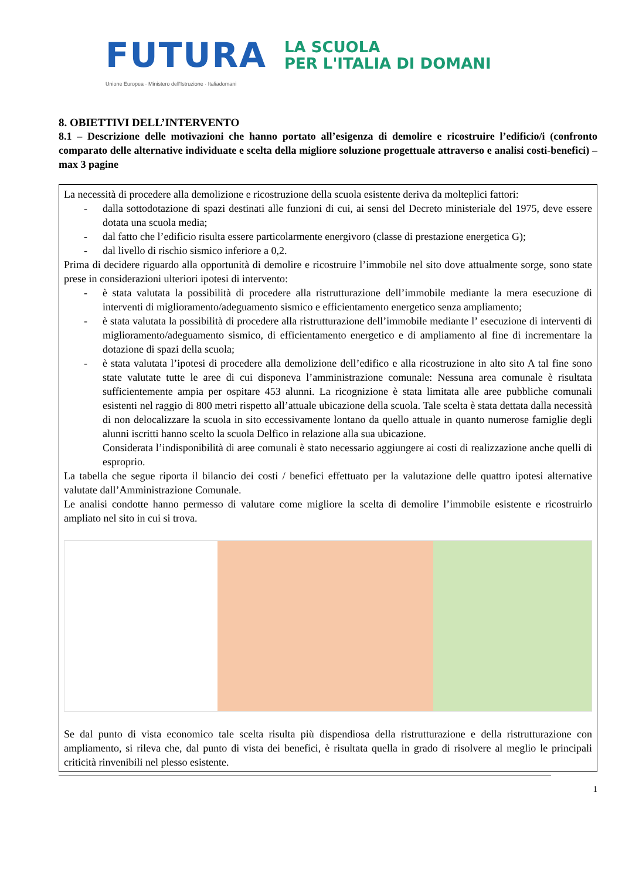FUTURA
LA SCUOLA
PER L'ITALIA DI DOMANI
Unione Europea · Ministero dell'Istruzione · Italiadomani
8. OBIETTIVI DELL’INTERVENTO
8.1 – Descrizione delle motivazioni che hanno portato all’esigenza di demolire e ricostruire l’edificio/i (confronto comparato delle alternative individuate e scelta della migliore soluzione progettuale attraverso e analisi costi-benefici) – max 3 pagine
La necessità di procedere alla demolizione e ricostruzione della scuola esistente deriva da molteplici fattori:
- dalla sottodotazione di spazi destinati alle funzioni di cui, ai sensi del Decreto ministeriale del 1975, deve essere dotata una scuola media;
- dal fatto che l’edificio risulta essere particolarmente energivoro (classe di prestazione energetica G);
- dal livello di rischio sismico inferiore a 0,2.
Prima di decidere riguardo alla opportunità di demolire e ricostruire l’immobile nel sito dove attualmente sorge, sono state prese in considerazioni ulteriori ipotesi di intervento:
- è stata valutata la possibilità di procedere alla ristrutturazione dell’immobile mediante la mera esecuzione di interventi di miglioramento/adeguamento sismico e efficientamento energetico senza ampliamento;
- è stata valutata la possibilità di procedere alla ristrutturazione dell’immobile mediante l’ esecuzione di interventi di miglioramento/adeguamento sismico, di efficientamento energetico e di ampliamento al fine di incrementare la dotazione di spazi della scuola;
- è stata valutata l’ipotesi di procedere alla demolizione dell’edifico e alla ricostruzione in alto sito A tal fine sono state valutate tutte le aree di cui disponeva l’amministrazione comunale: Nessuna area comunale è risultata sufficientemente ampia per ospitare 453 alunni. La ricognizione è stata limitata alle aree pubbliche comunali esistenti nel raggio di 800 metri rispetto all’attuale ubicazione della scuola. Tale scelta è stata dettata dalla necessità di non delocalizzare la scuola in sito eccessivamente lontano da quello attuale in quanto numerose famiglie degli alunni iscritti hanno scelto la scuola Delfico in relazione alla sua ubicazione.
Considerata l’indisponibilità di aree comunali è stato necessario aggiungere ai costi di realizzazione anche quelli di esproprio.
La tabella che segue riporta il bilancio dei costi / benefici effettuato per la valutazione delle quattro ipotesi alternative valutate dall’Amministrazione Comunale.
Le analisi condotte hanno permesso di valutare come migliore la scelta di demolire l’immobile esistente e ricostruirlo ampliato nel sito in cui si trova.
Se dal punto di vista economico tale scelta risulta più dispendiosa della ristrutturazione e della ristrutturazione con ampliamento, si rileva che, dal punto di vista dei benefici, è risultata quella in grado di risolvere al meglio le principali criticità rinvenibili nel plesso esistente.
1